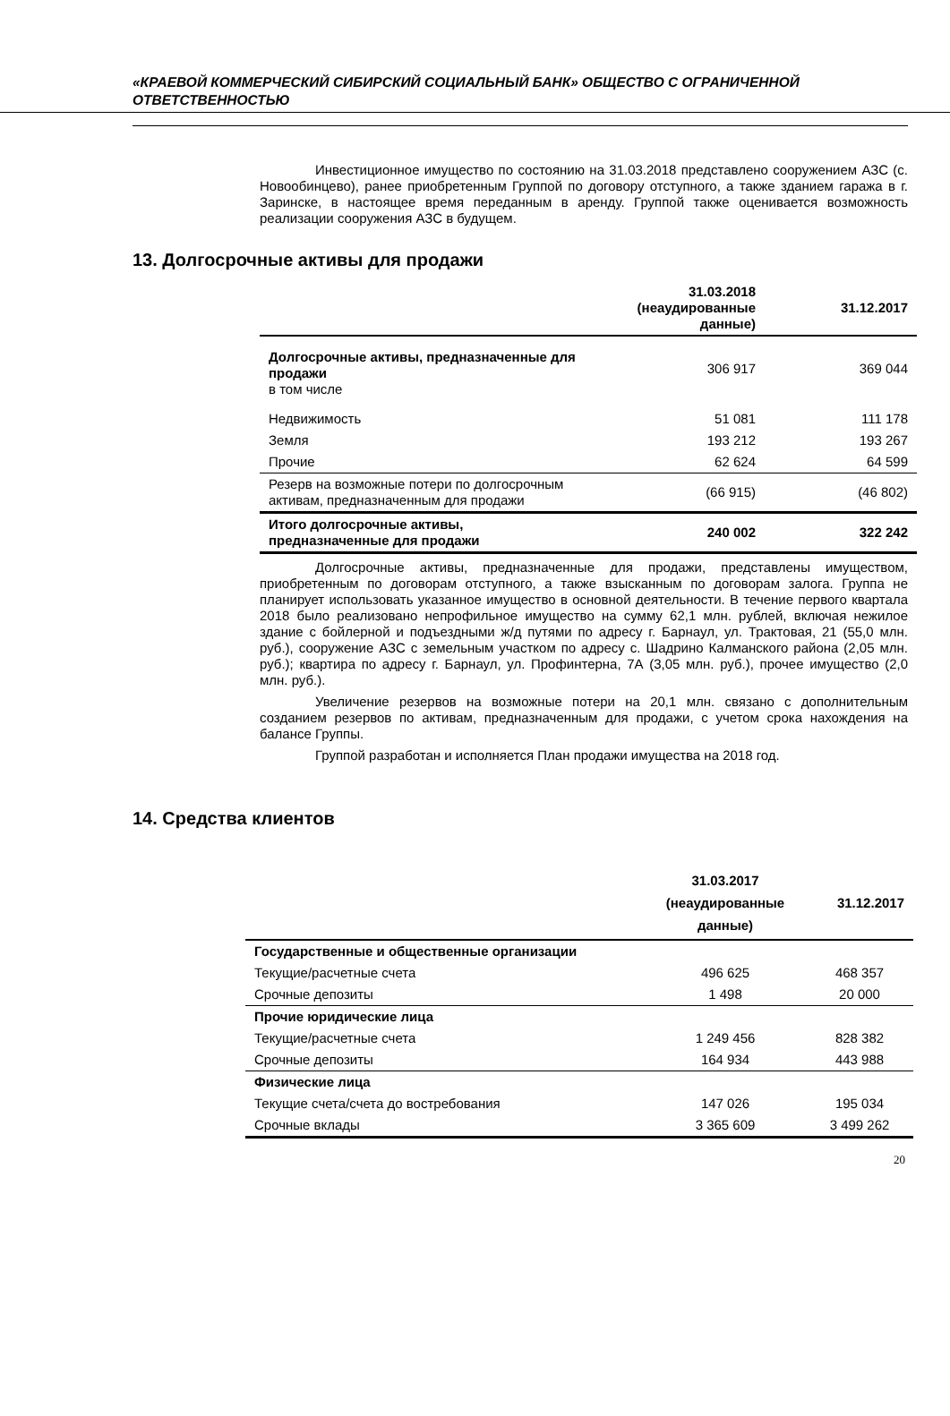«КРАЕВОЙ КОММЕРЧЕСКИЙ СИБИРСКИЙ СОЦИАЛЬНЫЙ БАНК» ОБЩЕСТВО С ОГРАНИЧЕННОЙ ОТВЕТСТВЕННОСТЬЮ
Инвестиционное имущество по состоянию на 31.03.2018 представлено сооружением АЗС (с. Новообинцево), ранее приобретенным Группой по договору отступного, а также зданием гаража в г. Заринске, в настоящее время переданным в аренду. Группой также оценивается возможность реализации сооружения АЗС в будущем.
13. Долгосрочные активы для продажи
| | 31.03.2018 (неаудированные данные) | 31.12.2017 |
| --- | --- | --- |
| Долгосрочные активы, предназначенные для продажи в том числе | 306 917 | 369 044 |
| Недвижимость | 51 081 | 111 178 |
| Земля | 193 212 | 193 267 |
| Прочие | 62 624 | 64 599 |
| Резерв на возможные потери по долгосрочным активам, предназначенным для продажи | (66 915) | (46 802) |
| Итого долгосрочные активы, предназначенные для продажи | 240 002 | 322 242 |
Долгосрочные активы, предназначенные для продажи, представлены имуществом, приобретенным по договорам отступного, а также взысканным по договорам залога. Группа не планирует использовать указанное имущество в основной деятельности. В течение первого квартала 2018 было реализовано непрофильное имущество на сумму 62,1 млн. рублей, включая нежилое здание с бойлерной и подъездными ж/д путями по адресу г. Барнаул, ул. Трактовая, 21 (55,0 млн. руб.), сооружение АЗС с земельным участком по адресу с. Шадрино Калманского района (2,05 млн. руб.); квартира по адресу г. Барнаул, ул. Профинтерна, 7А (3,05 млн. руб.), прочее имущество (2,0 млн. руб.).
Увеличение резервов на возможные потери на 20,1 млн. связано с дополнительным созданием резервов по активам, предназначенным для продажи, с учетом срока нахождения на балансе Группы.
Группой разработан и исполняется План продажи имущества на 2018 год.
14. Средства клиентов
| | 31.03.2017 (неаудированные данные) | 31.12.2017 |
| --- | --- | --- |
| Государственные и общественные организации | | |
| Текущие/расчетные счета | 496 625 | 468 357 |
| Срочные депозиты | 1 498 | 20 000 |
| Прочие юридические лица | | |
| Текущие/расчетные счета | 1 249 456 | 828 382 |
| Срочные депозиты | 164 934 | 443 988 |
| Физические лица | | |
| Текущие счета/счета до востребования | 147 026 | 195 034 |
| Срочные вклады | 3 365 609 | 3 499 262 |
20